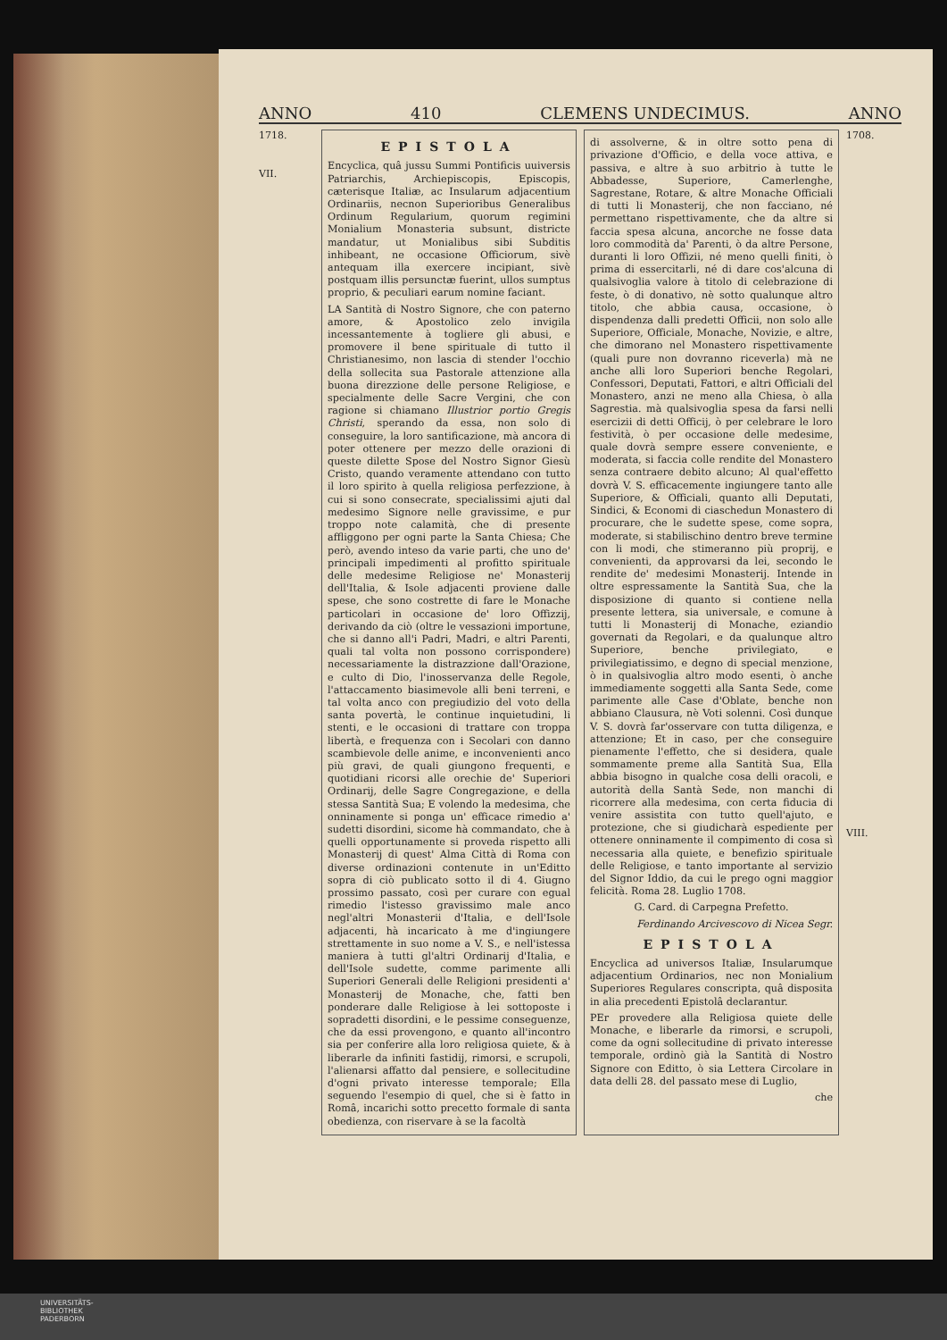ANNO 410 CLEMENS UNDECIMUS. ANNO
1718.
VII.
EPISTOLA
Encyclica, quâ jussu Summi Pontificis uuiversis Patriarchis, Archiepiscopis, Episcopis, cæterisque Italiæ, ac Insularum adjacentium Ordinariis, necnon Superioribus Generalibus Ordinum Regularium, quorum regimini Monialium Monasteria subsunt, districte mandatur, ut Monialibus sibi Subditis inhibeant, ne occasione Officiorum, sivè antequam illa exercere incipiant, sivè postquam illis persunctæ fuerint, ullos sumptus proprio, & peculiari earum nomine faciant.
LA Santità di Nostro Signore, che con paterno amore, & Apostolico zelo invigila incessantemente à togliere gli abusi, e promovere il bene spirituale di tutto il Christianesimo, non lascia di stender l'occhio della sollecita sua Pastorale attenzione alla buona direzzione delle persone Religiose, e specialmente delle Sacre Vergini, che con ragione si chiamano Illustrior portio Gregis Christi, sperando da essa, non solo di conseguire, la loro santificazione, mà ancora di poter ottenere per mezzo delle orazioni di queste dilette Spose del Nostro Signor Giesù Cristo, quando veramente attendano con tutto il loro spirito à quella religiosa perfezzione, à cui si sono consecrate, specialissimi ajuti dal medesimo Signore nelle gravissime, e pur troppo note calamità, che di presente affliggono per ogni parte la Santa Chiesa; Che però, avendo inteso da varie parti, che uno de' principali impedimenti al profitto spirituale delle medesime Religiose ne' Monasterij dell'Italia, & Isole adjacenti proviene dalle spese, che sono costrette di fare le Monache particolari in occasione de' loro Offizzij, derivando da ciò (oltre le vessazioni importune, che si danno all'i Padri, Madri, e altri Parenti, quali tal volta non possono corrispondere) necessariamente la distrazzione dall'Orazione, e culto di Dio, l'inosservanza delle Regole, l'attaccamento biasimevole alli beni terreni, e tal volta anco con pregiudizio del voto della santa povertà, le continue inquietudini, li stenti, e le occasioni di trattare con troppa libertà, e frequenza con i Secolari con danno scambievole delle anime, e inconvenienti anco più gravi, de quali giungono frequenti, e quotidiani ricorsi alle orechie de' Superiori Ordinarij, delle Sagre Congregazione, e della stessa Santità Sua; E volendo la medesima, che onninamente si ponga un' efficace rimedio a' sudetti disordini, sicome hà commandato, che à quelli opportunamente si proveda rispetto alli Monasterij di quest' Alma Città di Roma con diverse ordinazioni contenute in un'Editto sopra di ciò publicato sotto il di 4. Giugno prossimo passato, così per curare con egual rimedio l'istesso gravissimo male anco negl'altri Monasterii d'Italia, e dell'Isole adjacenti, hà incaricato à me d'ingiungere strettamente in suo nome a V. S., e nell'istessa maniera à tutti gl'altri Ordinarij d'Italia, e dell'Isole sudette, comme parimente alli Superiori Generali delle Religioni presidenti a' Monasterij de Monache, che, fatti ben ponderare dalle Religiose à lei sottoposte i sopradetti disordini, e le pessime conseguenze, che da essi provengono, e quanto all'incontro sia per conferire alla loro religiosa quiete, & à liberarle da infiniti fastidij, rimorsi, e scrupoli, l'alienarsi affatto dal pensiere, e sollecitudine d'ogni privato interesse temporale; Ella seguendo l'esempio di quel, che si è fatto in Româ, incarichi sotto precetto formale di santa obedienza, con riservare à se la facoltà
di assolverne, & in oltre sotto pena di privazione d'Officio, e della voce attiva, e passiva, e altre à suo arbitrio à tutte le Abbadesse, Superiore, Camerlenghe, Sagrestane, Rotare, & altre Monache Officiali di tutti li Monasterij, che non facciano, né permettano rispettivamente, che da altre si faccia spesa alcuna, ancorche ne fosse data loro commodità da' Parenti, ò da altre Persone, duranti li loro Offizii, né meno quelli finiti, ò prima di essercitarli, né di dare cos'alcuna di qualsivoglia valore à titolo di celebrazione di feste, ò di donativo, nè sotto qualunque altro titolo, che abbia causa, occasione, ò dispendenza dalli predetti Officii, non solo alle Superiore, Officiale, Monache, Novizie, e altre, che dimorano nel Monastero rispettivamente (quali pure non dovranno riceverla) mà ne anche alli loro Superiori benche Regolari, Confessori, Deputati, Fattori, e altri Officiali del Monastero, anzi ne meno alla Chiesa, ò alla Sagrestia. mà qualsivoglia spesa da farsi nelli esercizii di detti Officij, ò per celebrare le loro festività, ò per occasione delle medesime, quale dovrà sempre essere conveniente, e moderata, si faccia colle rendite del Monastero senza contraere debito alcuno; Al qual'effetto dovrà V. S. efficacemente ingiungere tanto alle Superiore, & Officiali, quanto alli Deputati, Sindici, & Economi di ciaschedun Monastero di procurare, che le sudette spese, come sopra, moderate, si stabilischino dentro breve termine con li modi, che stimeranno più proprij, e convenienti, da approvarsi da lei, secondo le rendite de' medesimi Monasterij. Intende in oltre espressamente la Santità Sua, che la disposizione di quanto si contiene nella presente lettera, sia universale, e comune à tutti li Monasterij di Monache, eziandio governati da Regolari, e da qualunque altro Superiore, benche privilegiato, e privilegiatissimo, e degno di special menzione, ò in qualsivoglia altro modo esenti, ò anche immediamente soggetti alla Santa Sede, come parimente alle Case d'Oblate, benche non abbiano Clausura, nè Voti solenni. Così dunque V. S. dovrà far'osservare con tutta diligenza, e attenzione; Et in caso, per che conseguire pienamente l'effetto, che si desidera, quale sommamente preme alla Santità Sua, Ella abbia bisogno in qualche cosa delli oracoli, e autorità della Santà Sede, non manchi di ricorrere alla medesima, con certa fiducia di venire assistita con tutto quell'ajuto, e protezione, che si giudicharà espediente per ottenere onninamente il compimento di cosa sì necessaria alla quiete, e benefizio spirituale delle Religiose, e tanto importante al servizio del Signor Iddio, da cui le prego ogni maggior felicità. Roma 28. Luglio 1708.
G. Card. di Carpegna Prefetto.
Ferdinando Arcivescovo di Nicea Segr.
EPISTOLA
Encyclica ad universos Italiæ, Insularumque adjacentium Ordinarios, nec non Monialium Superiores Regulares conscripta, quâ disposita in alia precedenti Epistolâ declarantur.
PEr provedere alla Religiosa quiete delle Monache, e liberarle da rimorsi, e scrupoli, come da ogni sollecitudine di privato interesse temporale, ordinò già la Santità di Nostro Signore con Editto, ò sia Lettera Circolare in data delli 28. del passato mese di Luglio,
che
1708.
VIII.
UNIVERSITÄTS-
BIBLIOTHEK
PADERBORN